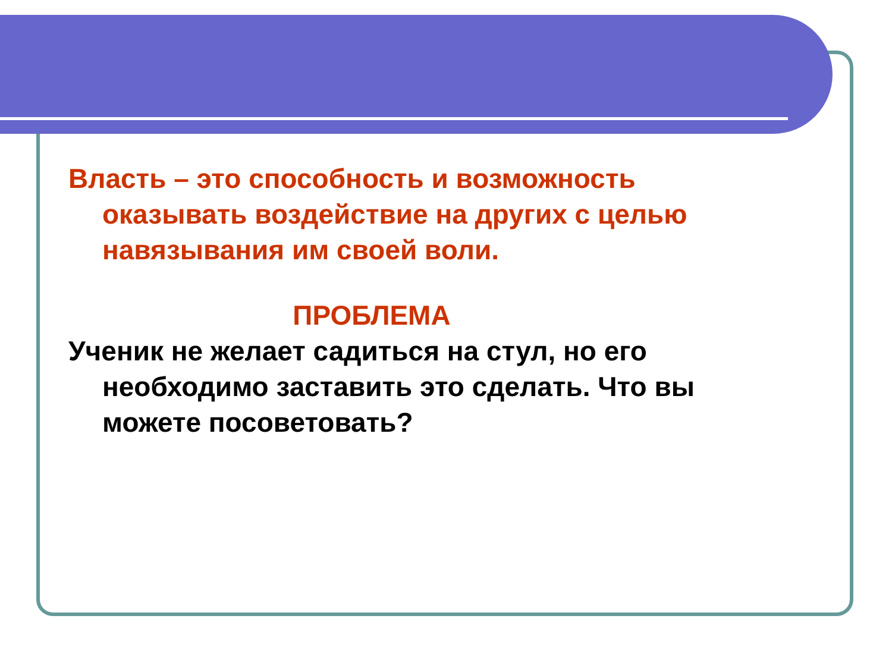Власть – это способность и возможность оказывать воздействие на других с целью навязывания им своей воли.
ПРОБЛЕМА
Ученик не желает садиться на стул, но его необходимо заставить это сделать. Что вы можете посоветовать?